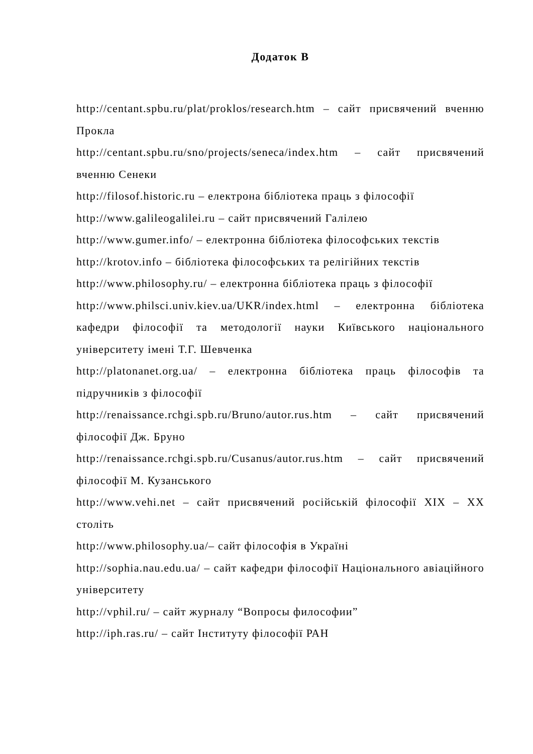Додаток В
http://centant.spbu.ru/plat/proklos/research.htm – сайт присвячений вченню Прокла
http://centant.spbu.ru/sno/projects/seneca/index.htm – сайт присвячений вченню Сенеки
http://filosof.historic.ru – електрона бібліотека праць з філософії
http://www.galileogalilei.ru – сайт присвячений Галілею
http://www.gumer.info/ – електронна бібліотека філософських текстів
http://krotov.info – бібліотека філософських та релігійних текстів
http://www.philosophy.ru/ – електронна бібліотека праць з філософії
http://www.philsci.univ.kiev.ua/UKR/index.html – електронна бібліотека кафедри філософії та методології науки Київського національного університету імені Т.Г. Шевченка
http://platonanet.org.ua/ – електронна бібліотека праць філософів та підручників з філософії
http://renaissance.rchgi.spb.ru/Bruno/autor.rus.htm – сайт присвячений філософії Дж. Бруно
http://renaissance.rchgi.spb.ru/Cusanus/autor.rus.htm – сайт присвячений філософії М. Кузанського
http://www.vehi.net – сайт присвячений російській філософії XIX – XX століть
http://www.philosophy.ua/– сайт філософія в Україні
http://sophia.nau.edu.ua/ – сайт кафедри філософії Національного авіаційного університету
http://vphil.ru/ – сайт журналу “Вопросы философии”
http://iph.ras.ru/ – сайт Інституту філософії РАН